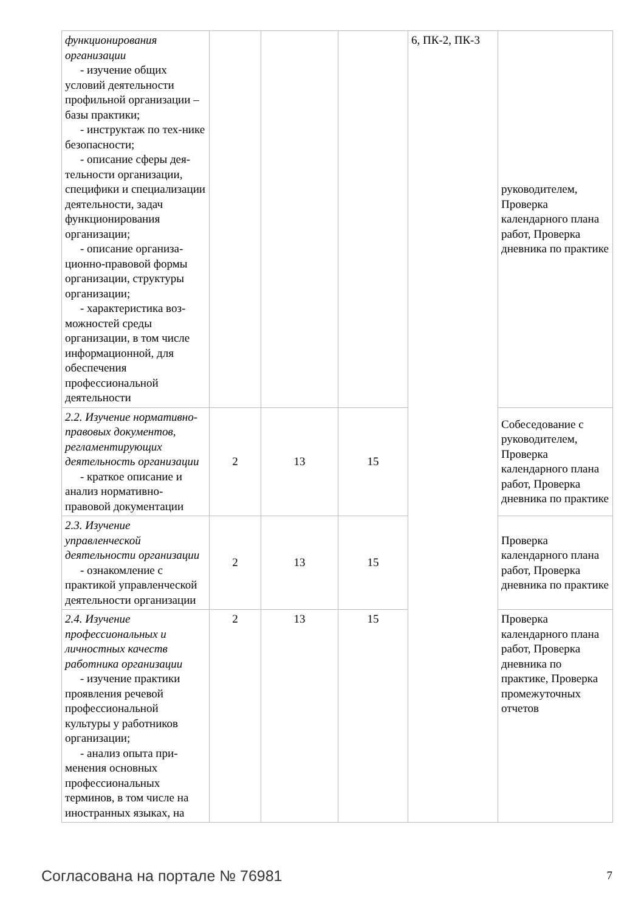| функционирования организации - изучение общих условий деятельности профильной организации – базы практики; - инструктаж по тех- нике безопасности; - описание сферы дея- тельности организации, специфики и специализации деятельности, задач функционирования организации; - описание организа- ционно-правовой формы организации, структуры организации; - характеристика воз- можностей среды организации, в том числе информационной, для обеспечения профессиональной деятельности | | | | 6, ПК-2, ПК-3 | руководителем, Проверка календарного плана работ, Проверка дневника по практике |
| 2.2. Изучение нормативно-правовых документов, регламентирующих деятельность организации - краткое описание и анализ нормативно-правовой документации | 2 | 13 | 15 | | Собеседование с руководителем, Проверка календарного плана работ, Проверка дневника по практике |
| 2.3. Изучение управленческой деятельности организации - ознакомление с практикой управленческой деятельности организации | 2 | 13 | 15 | | Проверка календарного плана работ, Проверка дневника по практике |
| 2.4. Изучение профессиональных и личностных качеств работника организации - изучение практики проявления речевой профессиональной культуры у работников организации; - анализ опыта при- менения основных профессиональных терминов, в том числе на иностранных языках, на | 2 | 13 | 15 | | Проверка календарного плана работ, Проверка дневника по практике, Проверка промежуточных отчетов |
Согласована на портале № 76981 7